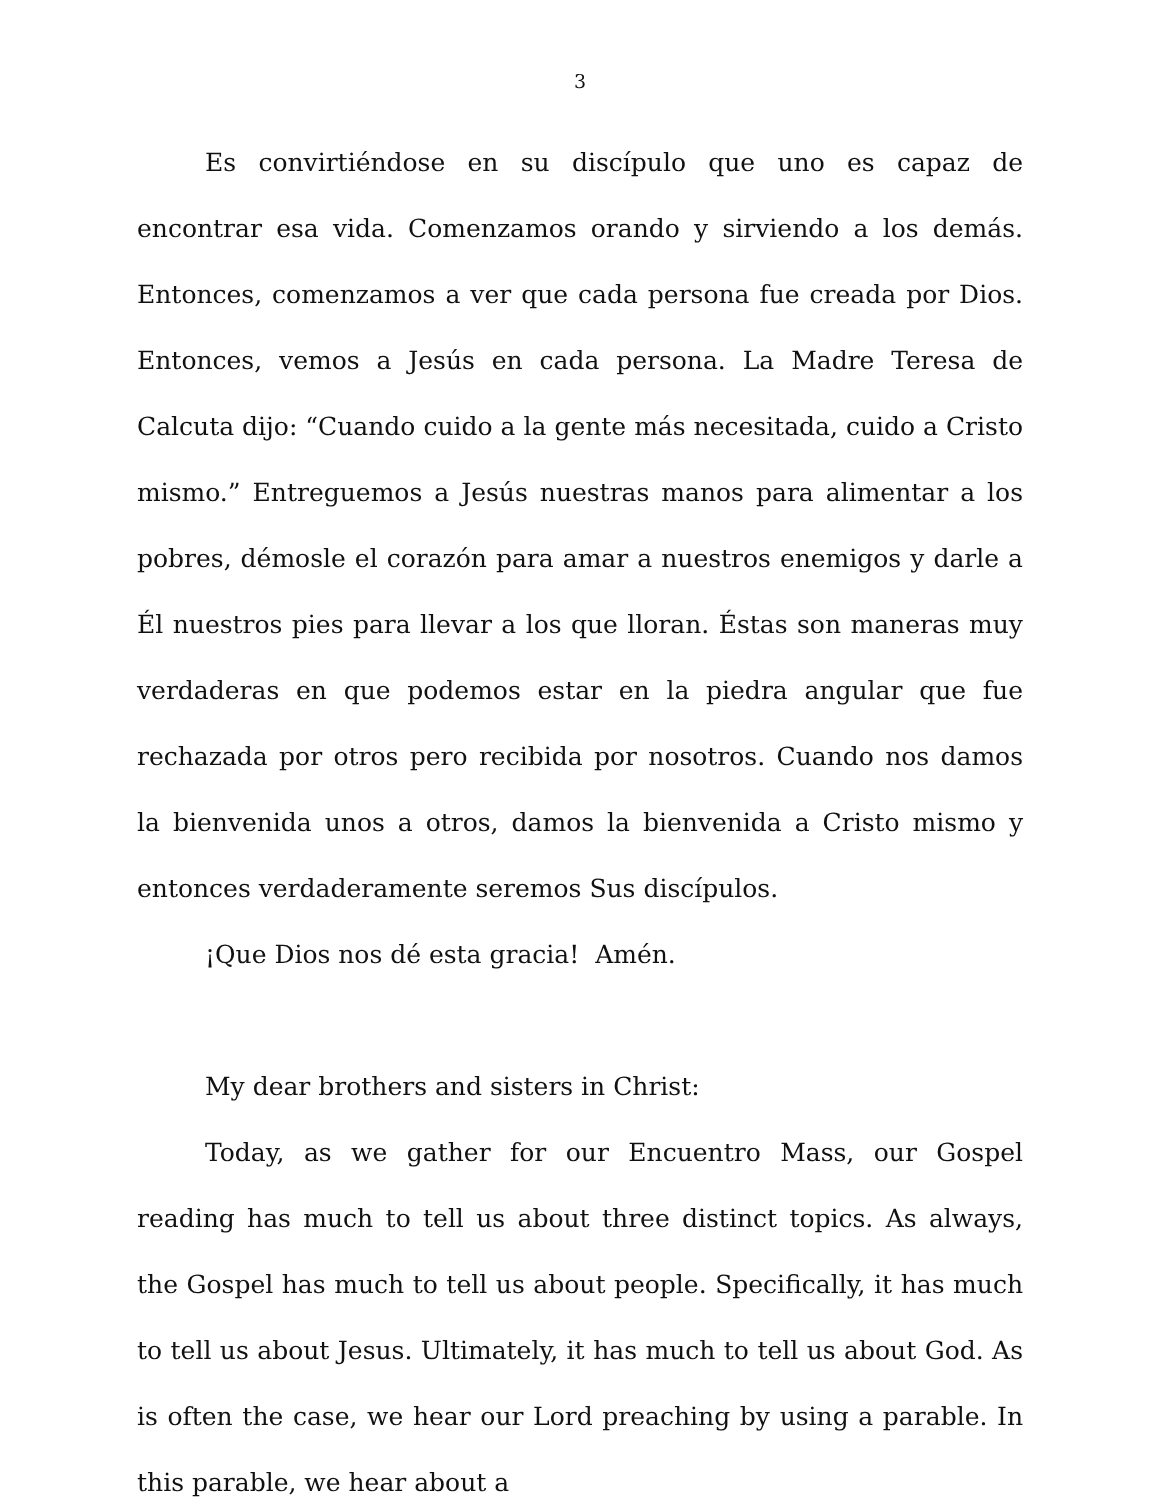3
Es convirtiéndose en su discípulo que uno es capaz de encontrar esa vida. Comenzamos orando y sirviendo a los demás. Entonces, comenzamos a ver que cada persona fue creada por Dios. Entonces, vemos a Jesús en cada persona. La Madre Teresa de Calcuta dijo: “Cuando cuido a la gente más necesitada, cuido a Cristo mismo.” Entreguemos a Jesús nuestras manos para alimentar a los pobres, démosle el corazón para amar a nuestros enemigos y darle a Él nuestros pies para llevar a los que lloran. Éstas son maneras muy verdaderas en que podemos estar en la piedra angular que fue rechazada por otros pero recibida por nosotros. Cuando nos damos la bienvenida unos a otros, damos la bienvenida a Cristo mismo y entonces verdaderamente seremos Sus discípulos.
¡Que Dios nos dé esta gracia! Amén.
My dear brothers and sisters in Christ:
Today, as we gather for our Encuentro Mass, our Gospel reading has much to tell us about three distinct topics. As always, the Gospel has much to tell us about people. Specifically, it has much to tell us about Jesus. Ultimately, it has much to tell us about God. As is often the case, we hear our Lord preaching by using a parable. In this parable, we hear about a